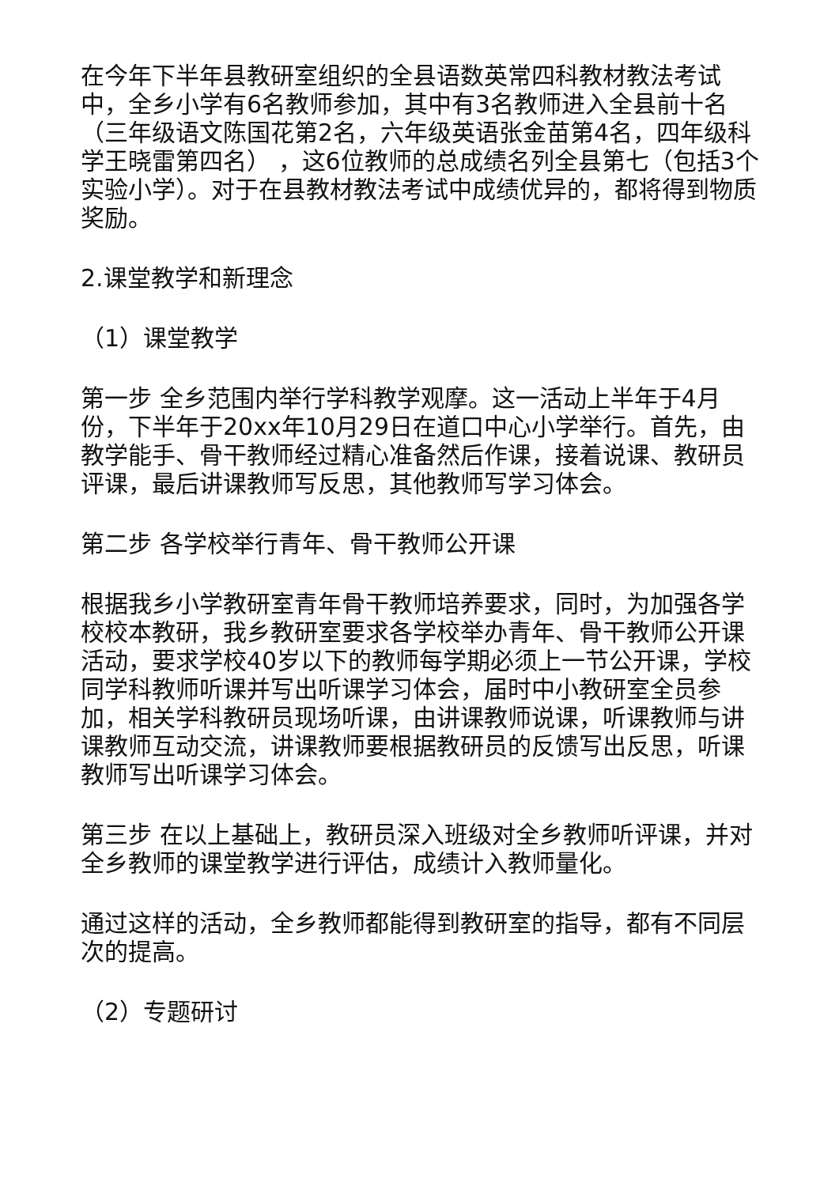在今年下半年县教研室组织的全县语数英常四科教材教法考试中，全乡小学有6名教师参加，其中有3名教师进入全县前十名 （三年级语文陈国花第2名，六年级英语张金苗第4名，四年级科学王晓雷第四名） ，这6位教师的总成绩名列全县第七（包括3个实验小学）。对于在县教材教法考试中成绩优异的，都将得到物质奖励。
2.课堂教学和新理念
（1）课堂教学
第一步 全乡范围内举行学科教学观摩。这一活动上半年于4月份，下半年于20xx年10月29日在道口中心小学举行。首先，由教学能手、骨干教师经过精心准备然后作课，接着说课、教研员评课，最后讲课教师写反思，其他教师写学习体会。
第二步 各学校举行青年、骨干教师公开课
根据我乡小学教研室青年骨干教师培养要求，同时，为加强各学校校本教研，我乡教研室要求各学校举办青年、骨干教师公开课活动，要求学校40岁以下的教师每学期必须上一节公开课，学校同学科教师听课并写出听课学习体会，届时中小教研室全员参加，相关学科教研员现场听课，由讲课教师说课，听课教师与讲课教师互动交流，讲课教师要根据教研员的反馈写出反思，听课教师写出听课学习体会。
第三步 在以上基础上，教研员深入班级对全乡教师听评课，并对全乡教师的课堂教学进行评估，成绩计入教师量化。
通过这样的活动，全乡教师都能得到教研室的指导，都有不同层次的提高。
（2）专题研讨